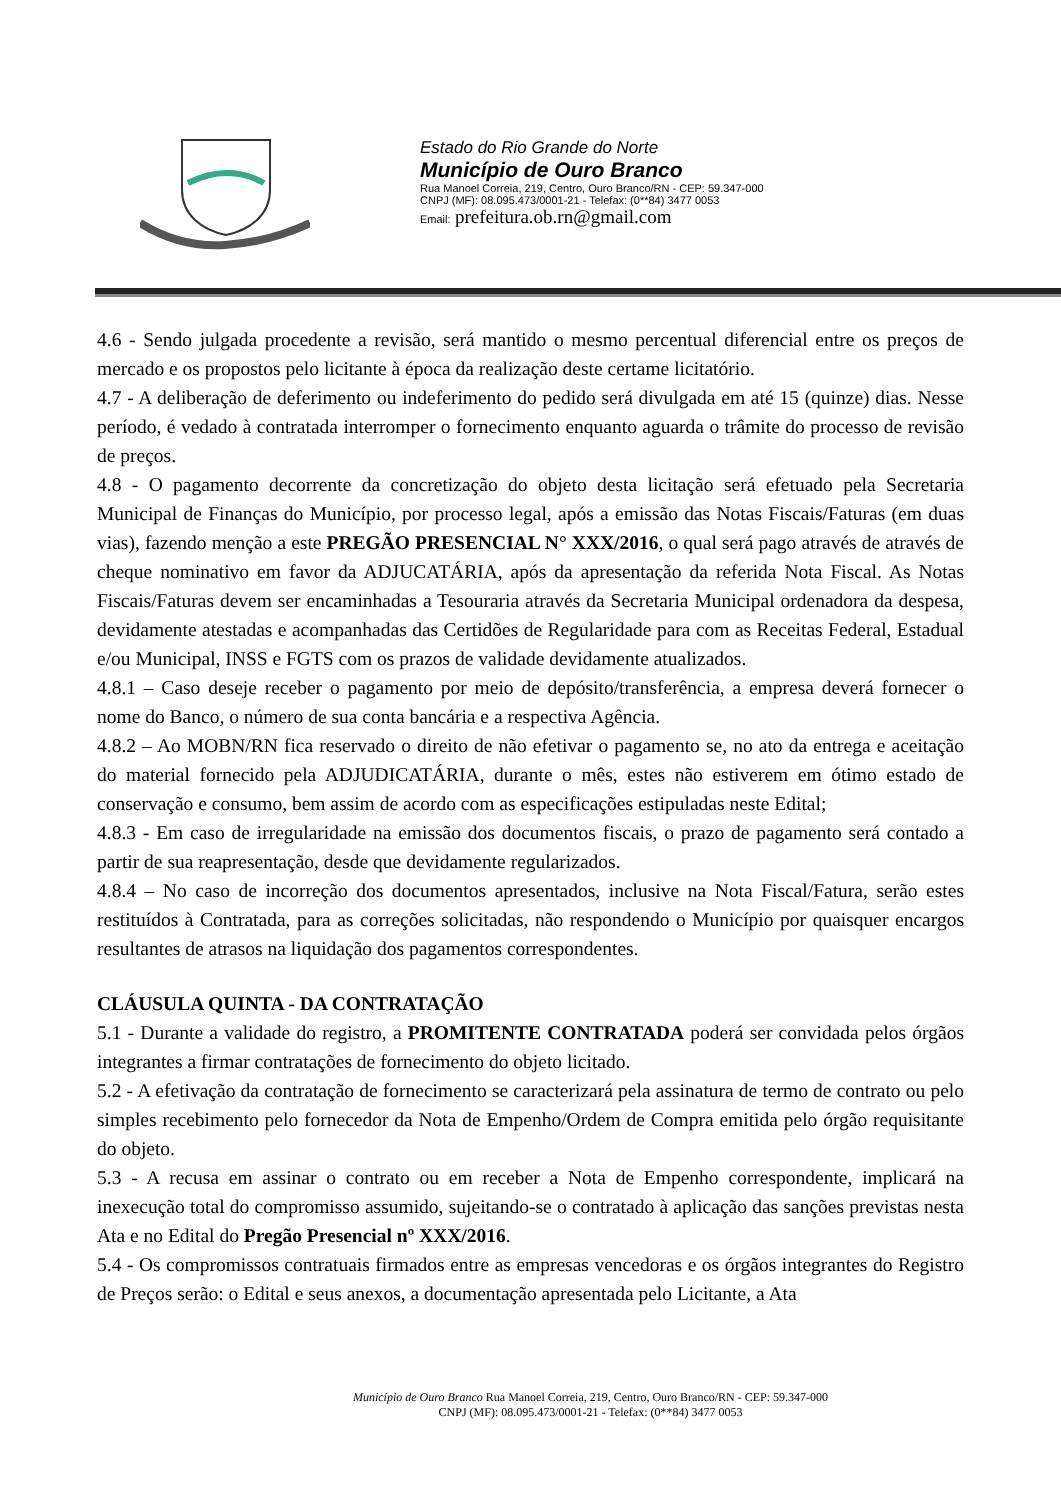Estado do Rio Grande do Norte
Município de Ouro Branco
Rua Manoel Correia, 219, Centro, Ouro Branco/RN - CEP: 59.347-000
CNPJ (MF): 08.095.473/0001-21 - Telefax: (0**84) 3477 0053
Email: prefeitura.ob.rn@gmail.com
4.6 - Sendo julgada procedente a revisão, será mantido o mesmo percentual diferencial entre os preços de mercado e os propostos pelo licitante à época da realização deste certame licitatório.
4.7 - A deliberação de deferimento ou indeferimento do pedido será divulgada em até 15 (quinze) dias. Nesse período, é vedado à contratada interromper o fornecimento enquanto aguarda o trâmite do processo de revisão de preços.
4.8 - O pagamento decorrente da concretização do objeto desta licitação será efetuado pela Secretaria Municipal de Finanças do Município, por processo legal, após a emissão das Notas Fiscais/Faturas (em duas vias), fazendo menção a este PREGÃO PRESENCIAL N° XXX/2016, o qual será pago através de através de cheque nominativo em favor da ADJUCATÁRIA, após da apresentação da referida Nota Fiscal. As Notas Fiscais/Faturas devem ser encaminhadas a Tesouraria através da Secretaria Municipal ordenadora da despesa, devidamente atestadas e acompanhadas das Certidões de Regularidade para com as Receitas Federal, Estadual e/ou Municipal, INSS e FGTS com os prazos de validade devidamente atualizados.
4.8.1 – Caso deseje receber o pagamento por meio de depósito/transferência, a empresa deverá fornecer o nome do Banco, o número de sua conta bancária e a respectiva Agência.
4.8.2 – Ao MOBN/RN fica reservado o direito de não efetivar o pagamento se, no ato da entrega e aceitação do material fornecido pela ADJUDICATÁRIA, durante o mês, estes não estiverem em ótimo estado de conservação e consumo, bem assim de acordo com as especificações estipuladas neste Edital;
4.8.3 - Em caso de irregularidade na emissão dos documentos fiscais, o prazo de pagamento será contado a partir de sua reapresentação, desde que devidamente regularizados.
4.8.4 – No caso de incorreção dos documentos apresentados, inclusive na Nota Fiscal/Fatura, serão estes restituídos à Contratada, para as correções solicitadas, não respondendo o Município por quaisquer encargos resultantes de atrasos na liquidação dos pagamentos correspondentes.
CLÁUSULA QUINTA - DA CONTRATAÇÃO
5.1 - Durante a validade do registro, a PROMITENTE CONTRATADA poderá ser convidada pelos órgãos integrantes a firmar contratações de fornecimento do objeto licitado.
5.2 - A efetivação da contratação de fornecimento se caracterizará pela assinatura de termo de contrato ou pelo simples recebimento pelo fornecedor da Nota de Empenho/Ordem de Compra emitida pelo órgão requisitante do objeto.
5.3 - A recusa em assinar o contrato ou em receber a Nota de Empenho correspondente, implicará na inexecução total do compromisso assumido, sujeitando-se o contratado à aplicação das sanções previstas nesta Ata e no Edital do Pregão Presencial nº XXX/2016.
5.4 - Os compromissos contratuais firmados entre as empresas vencedoras e os órgãos integrantes do Registro de Preços serão: o Edital e seus anexos, a documentação apresentada pelo Licitante, a Ata
Município de Ouro Branco Rua Manoel Correia, 219, Centro, Ouro Branco/RN - CEP: 59.347-000
CNPJ (MF): 08.095.473/0001-21 - Telefax: (0**84) 3477 0053